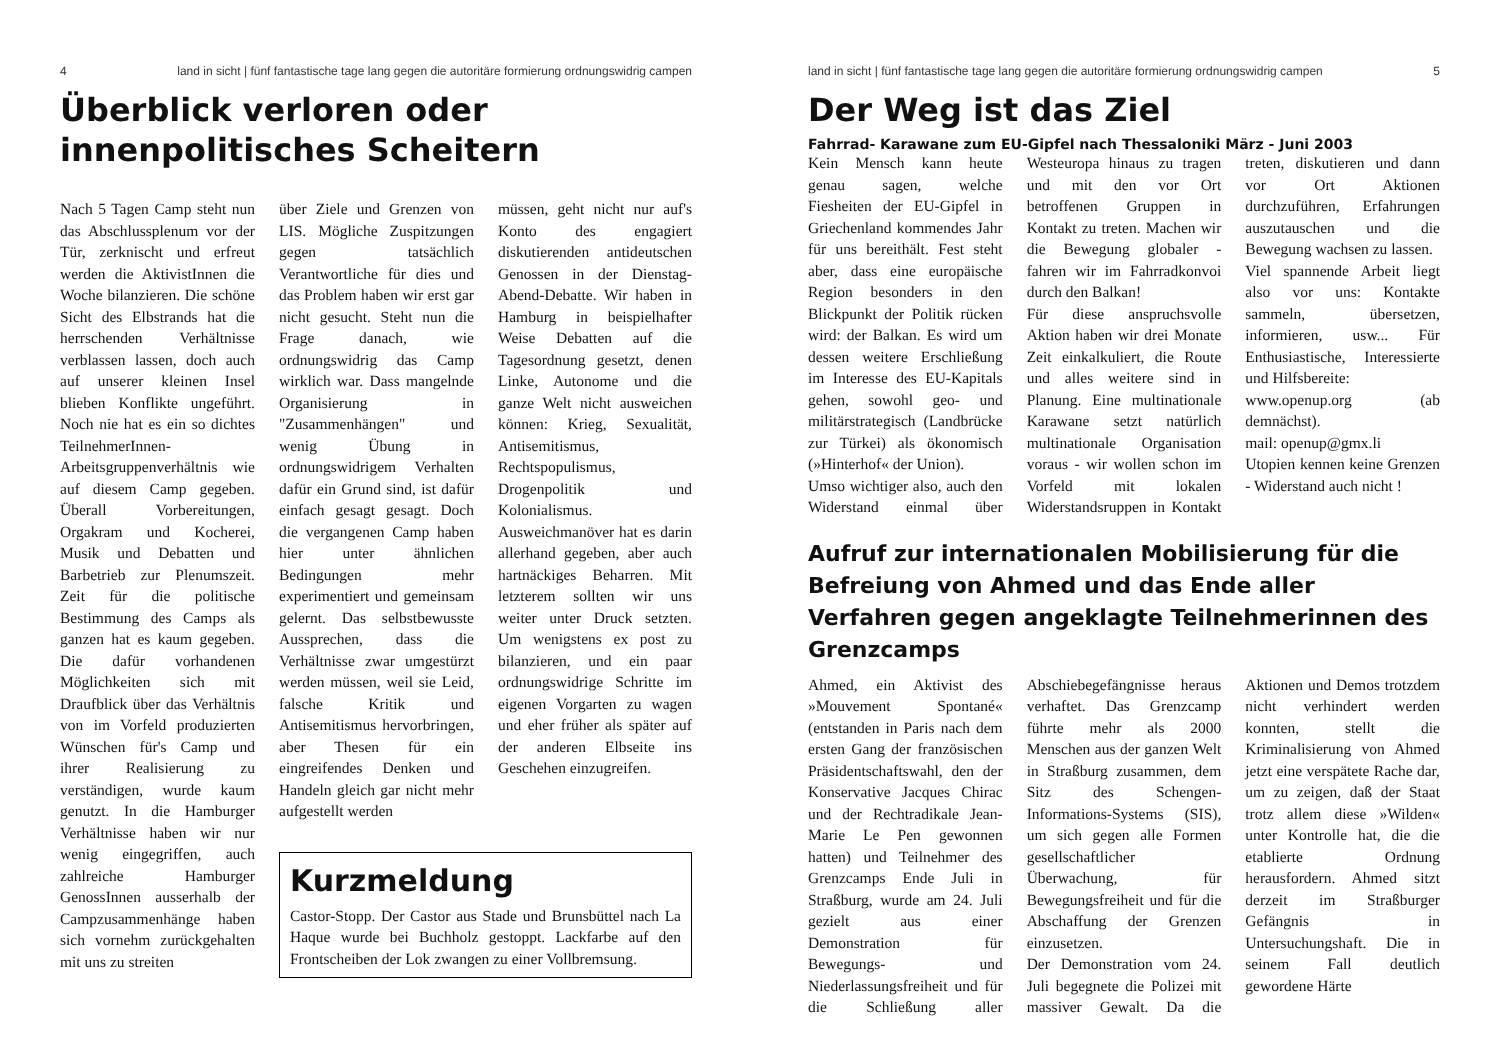4 land in sicht | fünf fantastische tage lang gegen die autoritäre formierung ordnungswidrig campen
Überblick verloren oder innenpolitisches Scheitern
Nach 5 Tagen Camp steht nun das Abschlussplenum vor der Tür, zerknischt und erfreut werden die AktivistInnen die Woche bilanzieren. Die schöne Sicht des Elbstrands hat die herrschenden Verhältnisse verblassen lassen, doch auch auf unserer kleinen Insel blieben Konflikte ungeführt. Noch nie hat es ein so dichtes TeilnehmerInnen-Arbeitsgruppenverhältnis wie auf diesem Camp gegeben. Überall Vorbereitungen, Orgakram und Kocherei, Musik und Debatten und Barbetrieb zur Plenumszeit. Zeit für die politische Bestimmung des Camps als ganzen hat es kaum gegeben. Die dafür vorhandenen Möglichkeiten sich mit Draufblick über das Verhältnis von im Vorfeld produzierten Wünschen für's Camp und ihrer Realisierung zu verständigen, wurde kaum genutzt. In die Hamburger Verhältnisse haben wir nur wenig eingegriffen, auch zahlreiche Hamburger GenossInnen ausserhalb der Campzusammenhänge haben sich vornehm zurückgehalten mit uns zu streiten
über Ziele und Grenzen von LIS. Mögliche Zuspitzungen gegen tatsächlich Verantwortliche für dies und das Problem haben wir erst gar nicht gesucht. Steht nun die Frage danach, wie ordnungswidrig das Camp wirklich war. Dass mangelnde Organisierung in "Zusammenhängen" und wenig Übung in ordnungswidrigem Verhalten dafür ein Grund sind, ist dafür einfach gesagt gesagt. Doch die vergangenen Camp haben hier unter ähnlichen Bedingungen mehr experimentiert und gemeinsam gelernt. Das selbstbewusste Aussprechen, dass die Verhältnisse zwar umgestürzt werden müssen, weil sie Leid, falsche Kritik und Antisemitismus hervorbringen, aber Thesen für ein eingreifendes Denken und Handeln gleich gar nicht mehr aufgestellt werden
müssen, geht nicht nur auf's Konto des engagiert diskutierenden antideutschen Genossen in der Dienstag-Abend-Debatte. Wir haben in Hamburg in beispielhafter Weise Debatten auf die Tagesordnung gesetzt, denen Linke, Autonome und die ganze Welt nicht ausweichen können: Krieg, Sexualität, Antisemitismus, Rechtspopulismus, Drogenpolitik und Kolonialismus. Ausweichmanöver hat es darin allerhand gegeben, aber auch hartnäckiges Beharren. Mit letzterem sollten wir uns weiter unter Druck setzten. Um wenigstens ex post zu bilanzieren, und ein paar ordnungswidrige Schritte im eigenen Vorgarten zu wagen und eher früher als später auf der anderen Elbseite ins Geschehen einzugreifen.
Kurzmeldung
Castor-Stopp. Der Castor aus Stade und Brunsbüttel nach La Haque wurde bei Buchholz gestoppt. Lackfarbe auf den Frontscheiben der Lok zwangen zu einer Vollbremsung.
land in sicht | fünf fantastische tage lang gegen die autoritäre formierung ordnungswidrig campen 5
Der Weg ist das Ziel
Fahrrad- Karawane zum EU-Gipfel nach Thessaloniki März - Juni 2003
Kein Mensch kann heute genau sagen, welche Fiesheiten der EU-Gipfel in Griechenland kommendes Jahr für uns bereithält. Fest steht aber, dass eine europäische Region besonders in den Blickpunkt der Politik rücken wird: der Balkan. Es wird um dessen weitere Erschließung im Interesse des EU-Kapitals gehen, sowohl geo- und militärstrategisch (Landbrücke zur Türkei) als ökonomisch (»Hinterhof« der Union).
Umso wichtiger also, auch den Widerstand einmal über Westeuropa hinaus zu tragen und mit den vor Ort betroffenen Gruppen in Kontakt zu treten. Machen wir die Bewegung globaler - fahren wir im Fahrradkonvoi durch den Balkan!
Für diese anspruchsvolle Aktion haben wir drei Monate Zeit einkalkuliert, die Route und alles weitere sind in Planung. Eine multinationale Karawane setzt natürlich multinationale Organisation voraus - wir wollen schon im Vorfeld mit lokalen Widerstandsruppen in Kontakt treten, diskutieren und dann vor Ort Aktionen durchzuführen, Erfahrungen auszutauschen und die Bewegung wachsen zu lassen.
Viel spannende Arbeit liegt also vor uns: Kontakte sammeln, übersetzen, informieren, usw... Für Enthusiastische, Interessierte und Hilfsbereite:
www.openup.org (ab demnächst).
mail: openup@gmx.li
Utopien kennen keine Grenzen - Widerstand auch nicht !
Aufruf zur internationalen Mobilisierung für die Befreiung von Ahmed und das Ende aller Verfahren gegen angeklagte Teilnehmerinnen des Grenzcamps
Ahmed, ein Aktivist des »Mouvement Spontané« (entstanden in Paris nach dem ersten Gang der französischen Präsidentschaftswahl, den der Konservative Jacques Chirac und der Rechtradikale Jean-Marie Le Pen gewonnen hatten) und Teilnehmer des Grenzcamps Ende Juli in Straßburg, wurde am 24. Juli gezielt aus einer Demonstration für Bewegungs- und Niederlassungsfreiheit und für die Schließung aller Abschiebegefängnisse heraus verhaftet. Das Grenzcamp führte mehr als 2000 Menschen aus der ganzen Welt in Straßburg zusammen, dem Sitz des Schengen-Informations-Systems (SIS), um sich gegen alle Formen gesellschaftlicher Überwachung, für Bewegungsfreiheit und für die Abschaffung der Grenzen einzusetzen.
Der Demonstration vom 24. Juli begegnete die Polizei mit massiver Gewalt. Da die Aktionen und Demos trotzdem nicht verhindert werden konnten, stellt die Kriminalisierung von Ahmed jetzt eine verspätete Rache dar, um zu zeigen, daß der Staat trotz allem diese »Wilden« unter Kontrolle hat, die die etablierte Ordnung herausfordern. Ahmed sitzt derzeit im Straßburger Gefängnis in Untersuchungshaft. Die in seinem Fall deutlich gewordene Härte